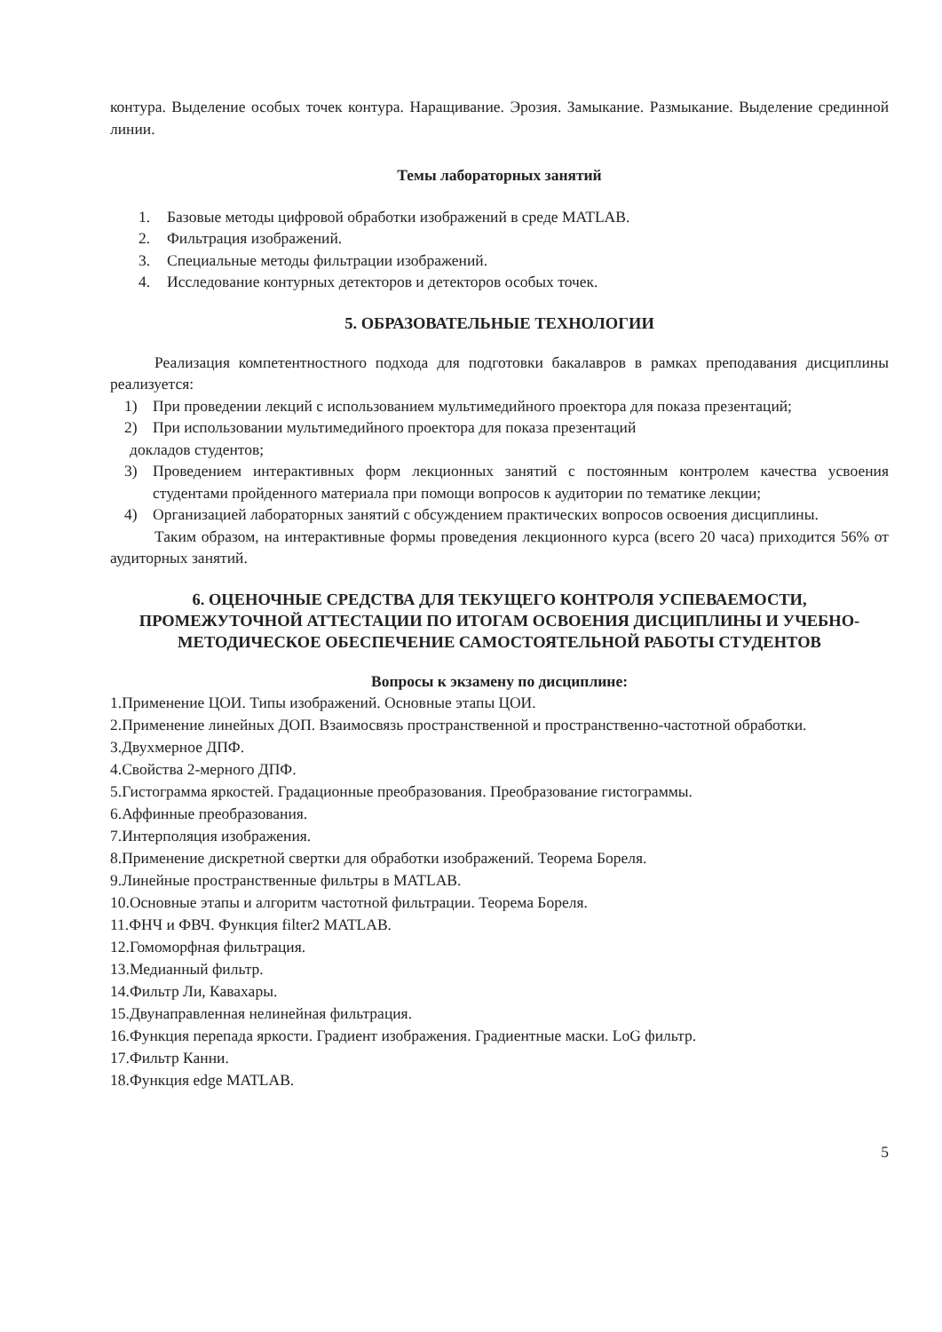контура. Выделение особых точек контура. Наращивание. Эрозия. Замыкание. Размыкание. Выделение срединной линии.
Темы лабораторных занятий
1. Базовые методы цифровой обработки изображений в среде MATLAB.
2. Фильтрация изображений.
3. Специальные методы фильтрации изображений.
4. Исследование контурных детекторов и детекторов особых точек.
5. ОБРАЗОВАТЕЛЬНЫЕ ТЕХНОЛОГИИ
Реализация компетентностного подхода для подготовки бакалавров в рамках преподавания дисциплины реализуется:
1) При проведении лекций с использованием мультимедийного проектора для показа презентаций;
2) При использовании мультимедийного проектора для показа презентаций
докладов студентов;
3) Проведением интерактивных форм лекционных занятий с постоянным контролем качества усвоения студентами пройденного материала при помощи вопросов к аудитории по тематике лекции;
4) Организацией лабораторных занятий с обсуждением практических вопросов освоения дисциплины.
Таким образом, на интерактивные формы проведения лекционного курса (всего 20 часа) приходится 56% от аудиторных занятий.
6. ОЦЕНОЧНЫЕ СРЕДСТВА ДЛЯ ТЕКУЩЕГО КОНТРОЛЯ УСПЕВАЕМОСТИ, ПРОМЕЖУТОЧНОЙ АТТЕСТАЦИИ ПО ИТОГАМ ОСВОЕНИЯ ДИСЦИПЛИНЫ И УЧЕБНО-МЕТОДИЧЕСКОЕ ОБЕСПЕЧЕНИЕ САМОСТОЯТЕЛЬНОЙ РАБОТЫ СТУДЕНТОВ
Вопросы к экзамену по дисциплине:
1.Применение ЦОИ. Типы изображений. Основные этапы ЦОИ.
2.Применение линейных ДОП. Взаимосвязь пространственной и пространственно-частотной обработки.
3.Двухмерное ДПФ.
4.Свойства 2-мерного ДПФ.
5.Гистограмма яркостей. Градационные преобразования. Преобразование гистограммы.
6.Аффинные преобразования.
7.Интерполяция изображения.
8.Применение дискретной свертки для обработки изображений. Теорема Бореля.
9.Линейные пространственные фильтры в MATLAB.
10.Основные этапы и алгоритм частотной фильтрации. Теорема Бореля.
11.ФНЧ и ФВЧ. Функция filter2 MATLAB.
12.Гомоморфная фильтрация.
13.Медианный фильтр.
14.Фильтр Ли, Кавахары.
15.Двунаправленная нелинейная фильтрация.
16.Функция перепада яркости. Градиент изображения. Градиентные маски. LoG фильтр.
17.Фильтр Канни.
18.Функция edge MATLAB.
5